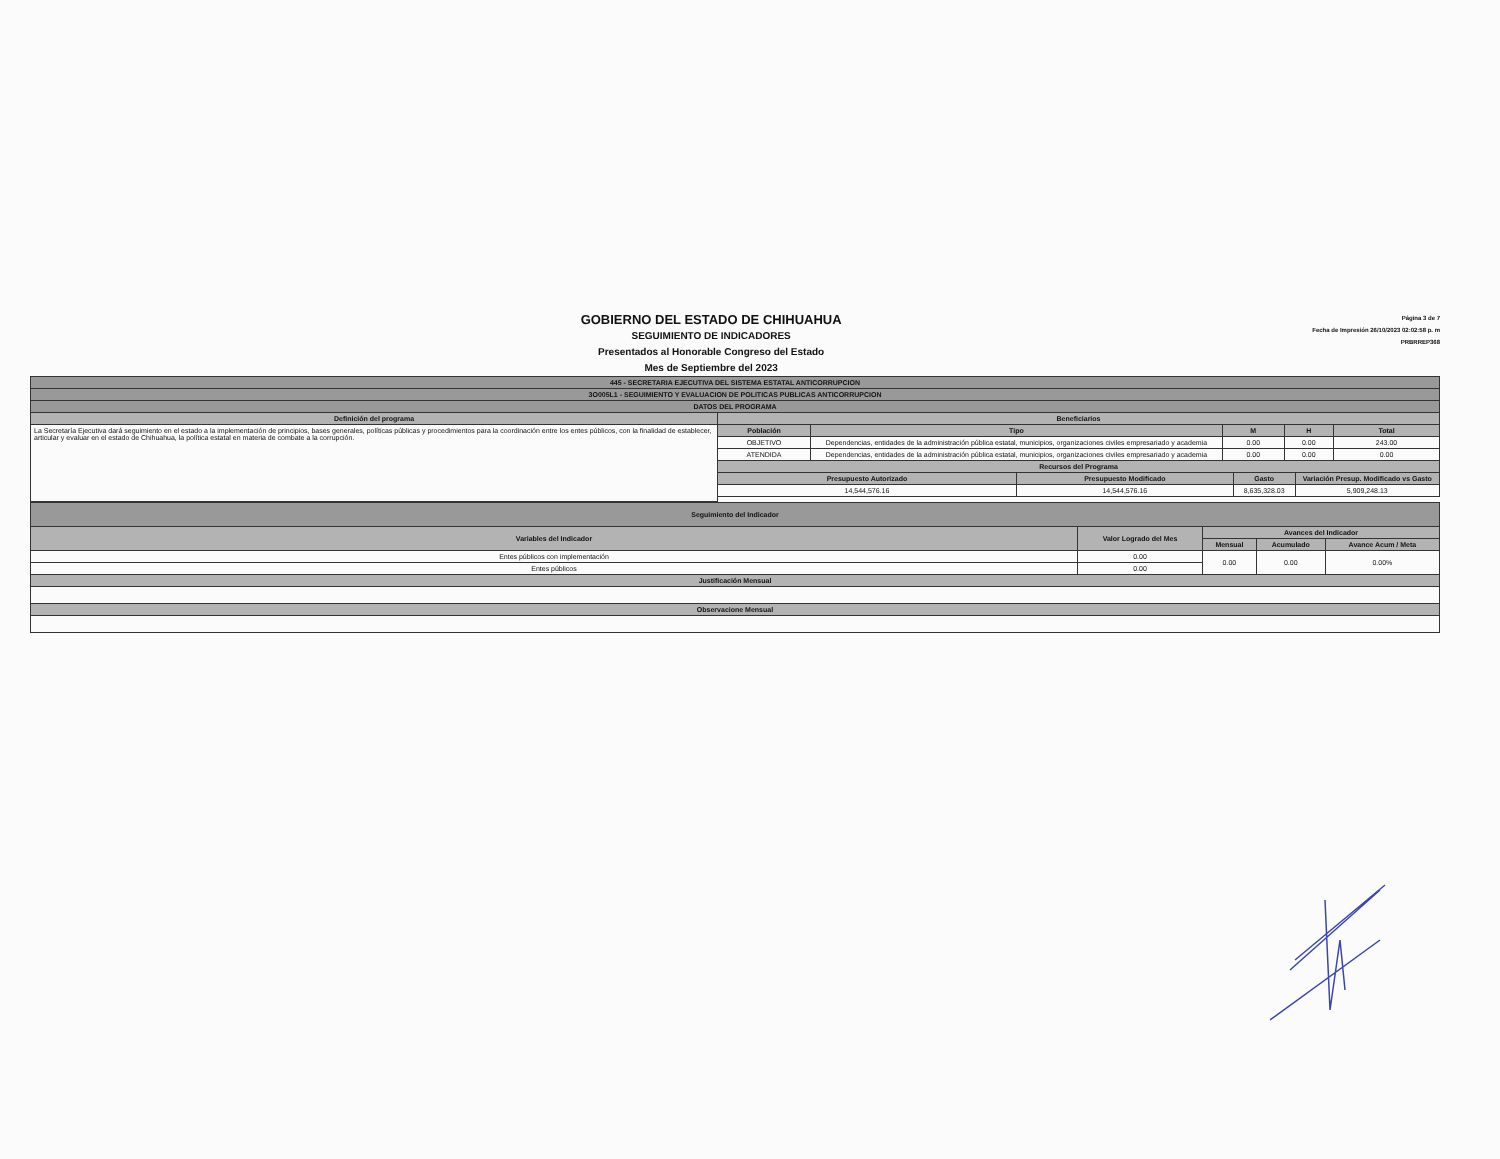GOBIERNO DEL ESTADO DE CHIHUAHUA
SEGUIMIENTO DE INDICADORES
Presentados al Honorable Congreso del Estado
Mes de Septiembre del 2023
Página 3 de 7
Fecha de Impresión 26/10/2023 02:02:58 p. m
PRBRREP368
| 445 - SECRETARIA EJECUTIVA DEL SISTEMA ESTATAL ANTICORRUPCION | | | | | | | | |
| --- | --- | --- | --- | --- | --- | --- | --- | --- |
| 3O005L1 - SEGUIMIENTO Y EVALUACION DE POLITICAS PUBLICAS ANTICORRUPCION | | | | | | | | |
| DATOS DEL PROGRAMA | | | | | | | | |
| Definición del programa | Beneficiarios | | | | | | | |
| La Secretaría Ejecutiva dará seguimiento en el estado a la implementación de principios, bases generales, políticas públicas y procedimientos para la coordinación entre los entes públicos, con la finalidad de establecer, articular y evaluar en el estado de Chihuahua, la política estatal en materia de combate a la corrupción. | Población | Tipo | | M | | H | | Total |
| | OBJETIVO | Dependencias, entidades de la administración pública estatal, municipios, organizaciones civiles empresariado y academia | | 0.00 | | 0.00 | | 243.00 |
| | ATENDIDA | Dependencias, entidades de la administración pública estatal, municipios, organizaciones civiles empresariado y academia | | 0.00 | | 0.00 | | 0.00 |
| | Recursos del Programa | | | | | | | |
| | Presupuesto Autorizado | | Presupuesto Modificado | | Gasto | | Variación Presup. Modificado vs Gasto | |
| | 14,544,576.16 | | 14,544,576.16 | | 8,635,328.03 | | 5,909,248.13 | |
| Seguimiento del Indicador | | | | |
| --- | --- | --- | --- | --- |
| Variables del Indicador | Valor Logrado del Mes | Avances del Indicador | | |
| | | Mensual | Acumulado | Avance Acum / Meta |
| Entes públicos con implementación | 0.00 | 0.00 | 0.00 | 0.00% |
| Entes públicos | 0.00 | | | |
| Justificación Mensual | | | | |
| Observacione Mensual | | | | |